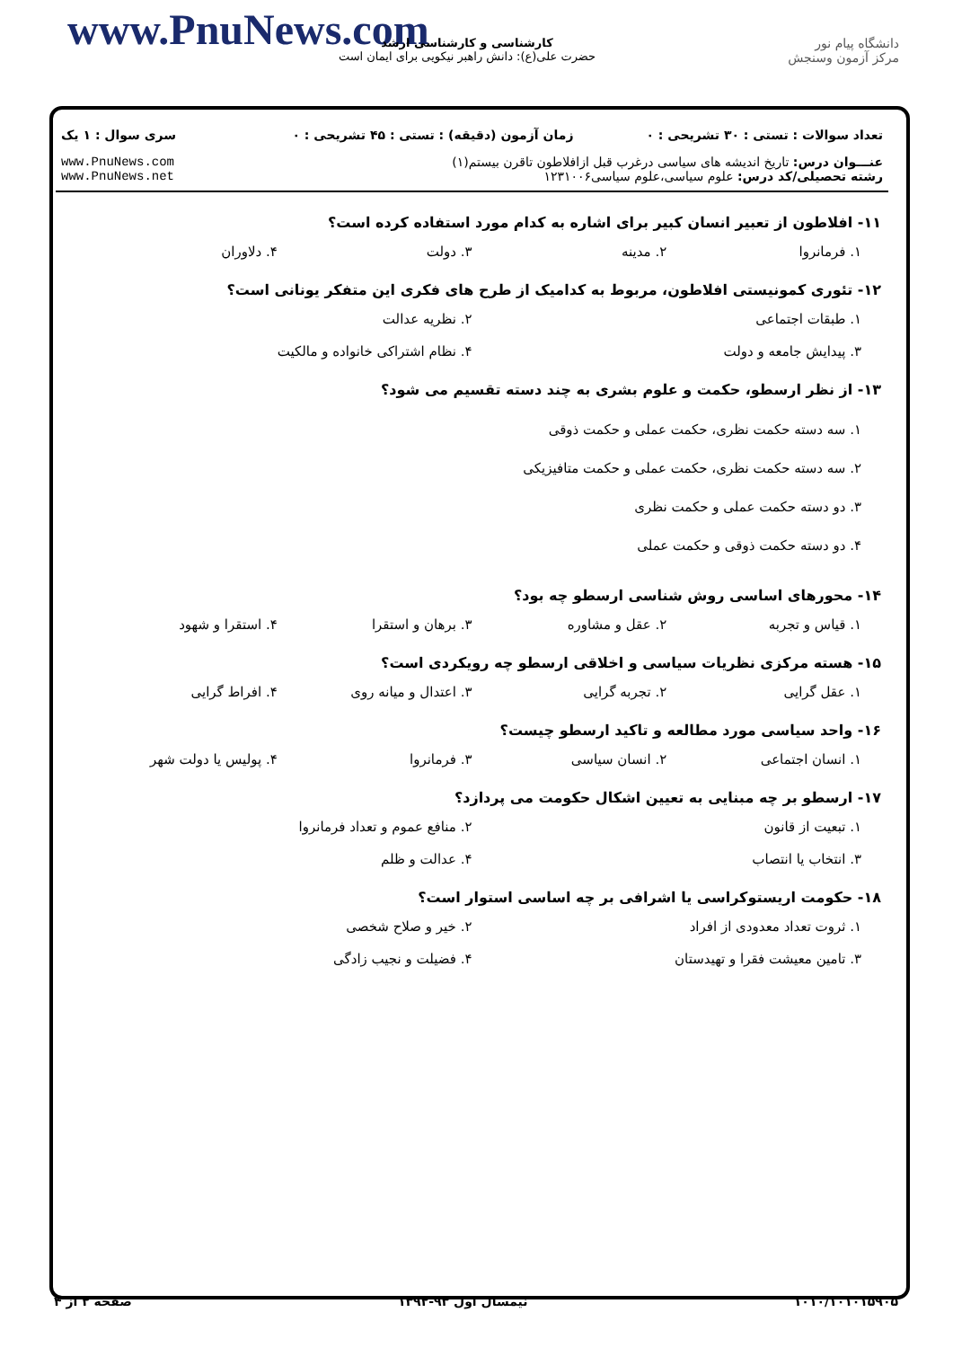www.PnuNews.com
کارشناسی و کارشناسی ارشد
حضرت علی(ع): دانش راهبر نیکویی برای ایمان است
دانشگاه پیام نور
مرکز آزمون وسنجش
| تعداد سوالات : تستی : ۳۰ تشریحی : ۰ | زمان آزمون (دقیقه) : تستی : ۴۵ تشریحی : ۰ | سری سوال : ۱ یک |
| عنـــوان درس: تاریخ اندیشه های سیاسی درغرب قبل ازافلاطون تاقرن بیستم(۱) رشته تحصیلی/کد درس: علوم سیاسی،علوم سیاسی۱۲۳۱۰۰۶ | | www.PnuNews.com www.PnuNews.net |
۱۱- افلاطون از تعبیر انسان کبیر برای اشاره به کدام مورد استفاده کرده است؟
۱. فرمانروا ۲. مدینه ۳. دولت ۴. دلاوران
۱۲- تئوری کمونیستی افلاطون، مربوط به کدامیک از طرح های فکری این متفکر یونانی است؟
۱. طبقات اجتماعی ۲. نظریه عدالت
۳. پیدایش جامعه و دولت ۴. نظام اشتراکی خانواده و مالکیت
۱۳- از نظر ارسطو، حکمت و علوم بشری به چند دسته تقسیم می شود؟
۱. سه دسته حکمت نظری، حکمت عملی و حکمت ذوقی
۲. سه دسته حکمت نظری، حکمت عملی و حکمت متافیزیکی
۳. دو دسته حکمت عملی و حکمت نظری
۴. دو دسته حکمت ذوقی و حکمت عملی
۱۴- محورهای اساسی روش شناسی ارسطو چه بود؟
۱. قیاس و تجربه ۲. عقل و مشاوره ۳. برهان و استقرا ۴. استقرا و شهود
۱۵- هسته مرکزی نظریات سیاسی و اخلاقی ارسطو چه رویکردی است؟
۱. عقل گرایی ۲. تجربه گرایی ۳. اعتدال و میانه روی ۴. افراط گرایی
۱۶- واحد سیاسی مورد مطالعه و تاکید ارسطو چیست؟
۱. انسان اجتماعی ۲. انسان سیاسی ۳. فرمانروا ۴. پولیس یا دولت شهر
۱۷- ارسطو بر چه مبنایی به تعیین اشکال حکومت می پردازد؟
۱. تبعیت از قانون ۲. منافع عموم و تعداد فرمانروا
۳. انتخاب یا انتصاب ۴. عدالت و ظلم
۱۸- حکومت اریستوکراسی یا اشرافی بر چه اساسی استوار است؟
۱. ثروت تعداد معدودی از افراد ۲. خیر و صلاح شخصی
۳. تامین معیشت فقرا و تهیدستان ۴. فضیلت و نجیب زادگی
۱۰۱۰/۱۰۱۰۱۵۹۰۵ نیمسال اول ۹۳-۱۳۹۲ صفحه ۲ از ۴